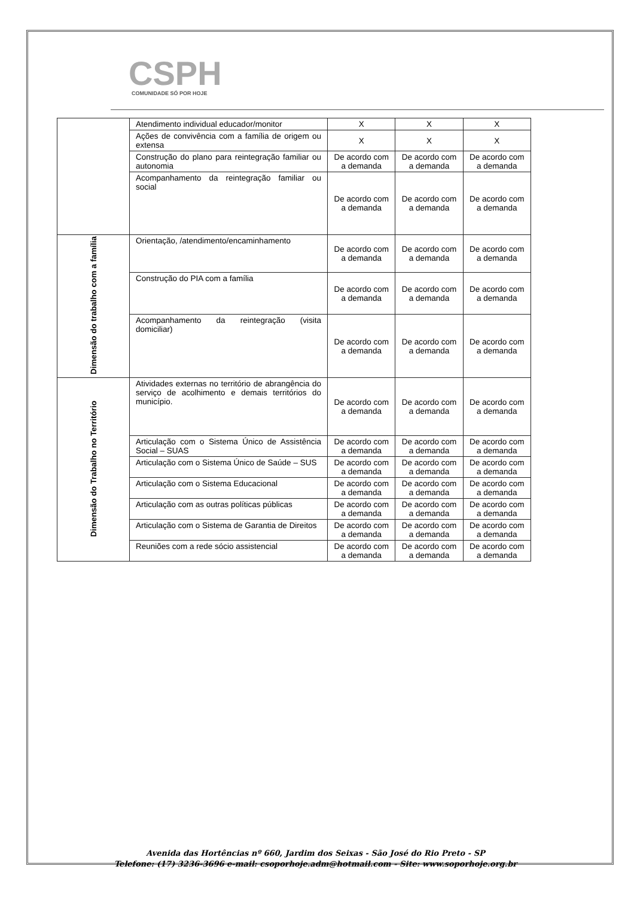CSPH
COMUNIDADE SÓ POR HOJE
| | Atendimento individual educador/monitor | X | X | X |
| | Ações de convivência com a família de origem ou extensa | X | X | X |
| | Construção do plano para reintegração familiar ou autonomia | De acordo com a demanda | De acordo com a demanda | De acordo com a demanda |
| | Acompanhamento da reintegração familiar ou social | De acordo com a demanda | De acordo com a demanda | De acordo com a demanda |
| Dimensão do trabalho com a família | Orientação, /atendimento/encaminhamento | De acordo com a demanda | De acordo com a demanda | De acordo com a demanda |
| | Construção do PIA com a família | De acordo com a demanda | De acordo com a demanda | De acordo com a demanda |
| | Acompanhamento da reintegração (visita domiciliar) | De acordo com a demanda | De acordo com a demanda | De acordo com a demanda |
| Dimensão do Trabalho no Território | Atividades externas no território de abrangência do serviço de acolhimento e demais territórios do município. | De acordo com a demanda | De acordo com a demanda | De acordo com a demanda |
| | Articulação com o Sistema Único de Assistência Social – SUAS | De acordo com a demanda | De acordo com a demanda | De acordo com a demanda |
| | Articulação com o Sistema Único de Saúde – SUS | De acordo com a demanda | De acordo com a demanda | De acordo com a demanda |
| | Articulação com o Sistema Educacional | De acordo com a demanda | De acordo com a demanda | De acordo com a demanda |
| | Articulação com as outras políticas públicas | De acordo com a demanda | De acordo com a demanda | De acordo com a demanda |
| | Articulação com o Sistema de Garantia de Direitos | De acordo com a demanda | De acordo com a demanda | De acordo com a demanda |
| | Reuniões com a rede sócio assistencial | De acordo com a demanda | De acordo com a demanda | De acordo com a demanda |
Avenida das Hortências nº 660, Jardim dos Seixas - São José do Rio Preto - SP
Telefone: (17) 3236-3696 e-mail: csoporhoje.adm@hotmail.com - Site: www.soporhoje.org.br